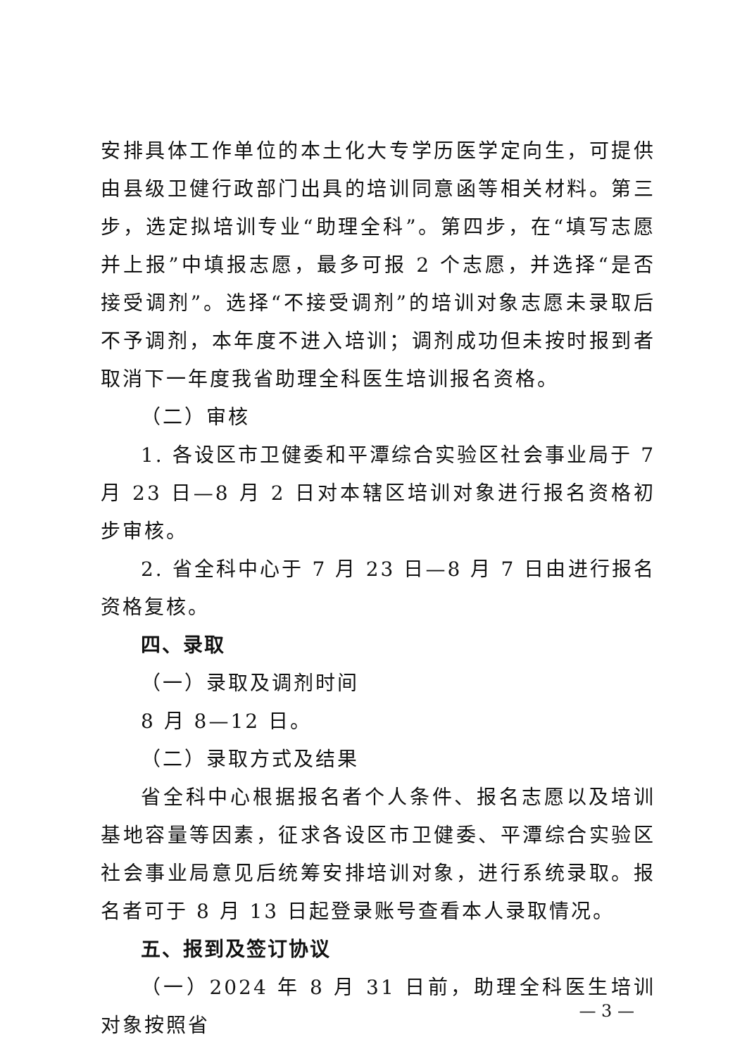安排具体工作单位的本土化大专学历医学定向生，可提供由县级卫健行政部门出具的培训同意函等相关材料。第三步，选定拟培训专业“助理全科”。第四步，在“填写志愿并上报”中填报志愿，最多可报 2 个志愿，并选择“是否接受调剂”。选择“不接受调剂”的培训对象志愿未录取后不予调剂，本年度不进入培训；调剂成功但未按时报到者取消下一年度我省助理全科医生培训报名资格。
（二）审核
1. 各设区市卫健委和平潭综合实验区社会事业局于 7 月 23 日—8 月 2 日对本辖区培训对象进行报名资格初步审核。
2. 省全科中心于 7 月 23 日—8 月 7 日由进行报名资格复核。
四、录取
（一）录取及调剂时间
8 月 8—12 日。
（二）录取方式及结果
省全科中心根据报名者个人条件、报名志愿以及培训基地容量等因素，征求各设区市卫健委、平潭综合实验区社会事业局意见后统筹安排培训对象，进行系统录取。报名者可于 8 月 13 日起登录账号查看本人录取情况。
五、报到及签订协议
（一）2024 年 8 月 31 日前，助理全科医生培训对象按照省
— 3 —